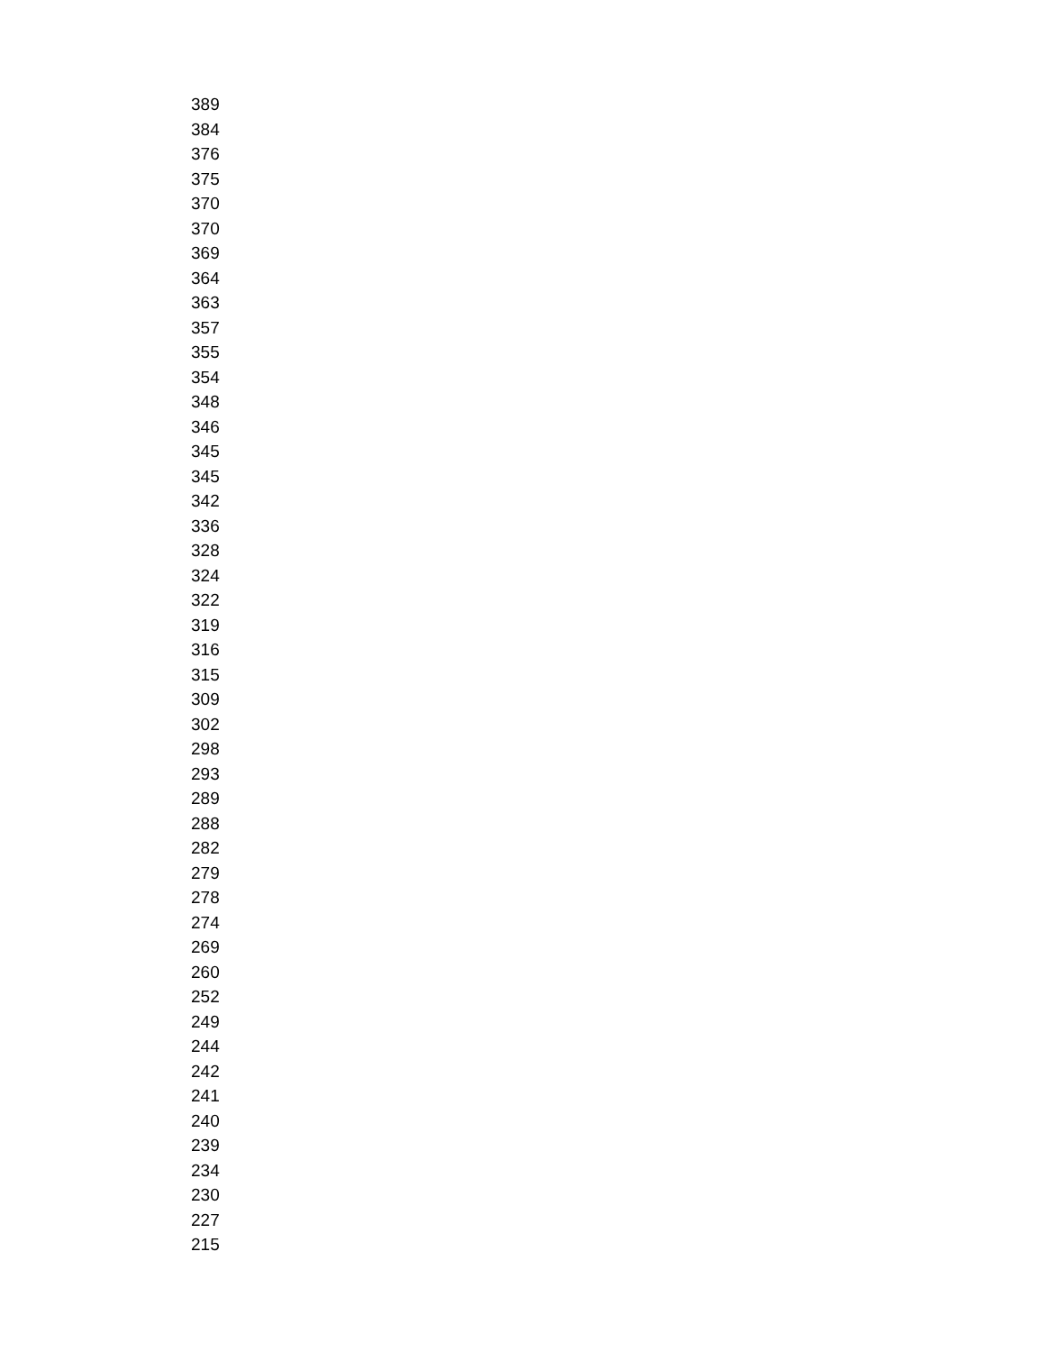| 389 |
| 384 |
| 376 |
| 375 |
| 370 |
| 370 |
| 369 |
| 364 |
| 363 |
| 357 |
| 355 |
| 354 |
| 348 |
| 346 |
| 345 |
| 345 |
| 342 |
| 336 |
| 328 |
| 324 |
| 322 |
| 319 |
| 316 |
| 315 |
| 309 |
| 302 |
| 298 |
| 293 |
| 289 |
| 288 |
| 282 |
| 279 |
| 278 |
| 274 |
| 269 |
| 260 |
| 252 |
| 249 |
| 244 |
| 242 |
| 241 |
| 240 |
| 239 |
| 234 |
| 230 |
| 227 |
| 215 |